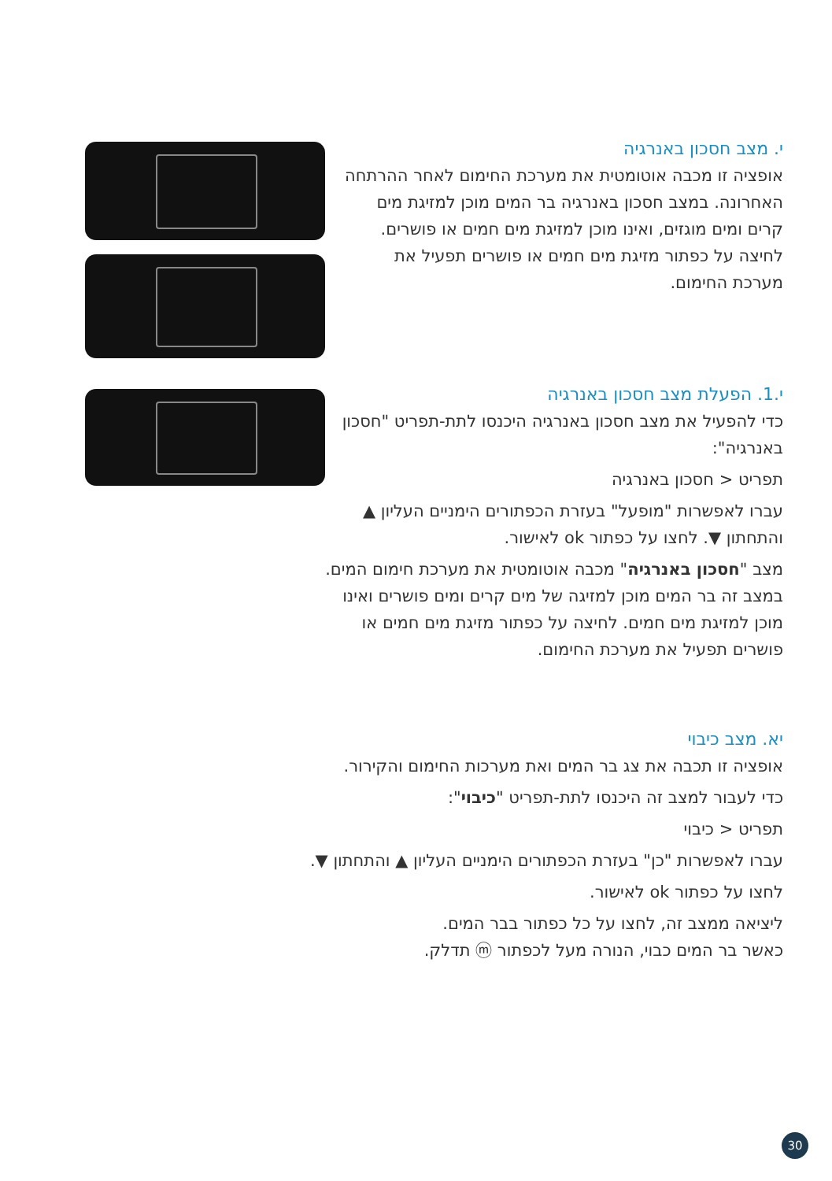י. מצב חסכון באנרגיה
אופציה זו מכבה אוטומטית את מערכת החימום לאחר ההרתחה האחרונה. במצב חסכון באנרגיה בר המים מוכן למזיגת מים קרים ומים מוגזים, ואינו מוכן למזיגת מים חמים או פושרים. לחיצה על כפתור מזיגת מים חמים או פושרים תפעיל את מערכת החימום.
י.1. הפעלת מצב חסכון באנרגיה
כדי להפעיל את מצב חסכון באנרגיה היכנסו לתת-תפריט "חסכון באנרגיה":
תפריט < חסכון באנרגיה
עברו לאפשרות "מופעל" בעזרת הכפתורים הימניים העליון ▲ והתחתון ▼. לחצו על כפתור ok לאישור.
מצב "חסכון באנרגיה" מכבה אוטומטית את מערכת חימום המים. במצב זה בר המים מוכן למזיגה של מים קרים ומים פושרים ואינו מוכן למזיגת מים חמים. לחיצה על כפתור מזיגת מים חמים או פושרים תפעיל את מערכת החימום.
יא. מצב כיבוי
אופציה זו תכבה את צג בר המים ואת מערכות החימום והקירור.
כדי לעבור למצב זה היכנסו לתת-תפריט "כיבוי":
תפריט < כיבוי
עברו לאפשרות "כן" בעזרת הכפתורים הימניים העליון ▲ והתחתון ▼.
לחצו על כפתור ok לאישור.
ליציאה ממצב זה, לחצו על כל כפתור בבר המים.
כאשר בר המים כבוי, הנורה מעל לכפתור ⓜ תדלק.
30